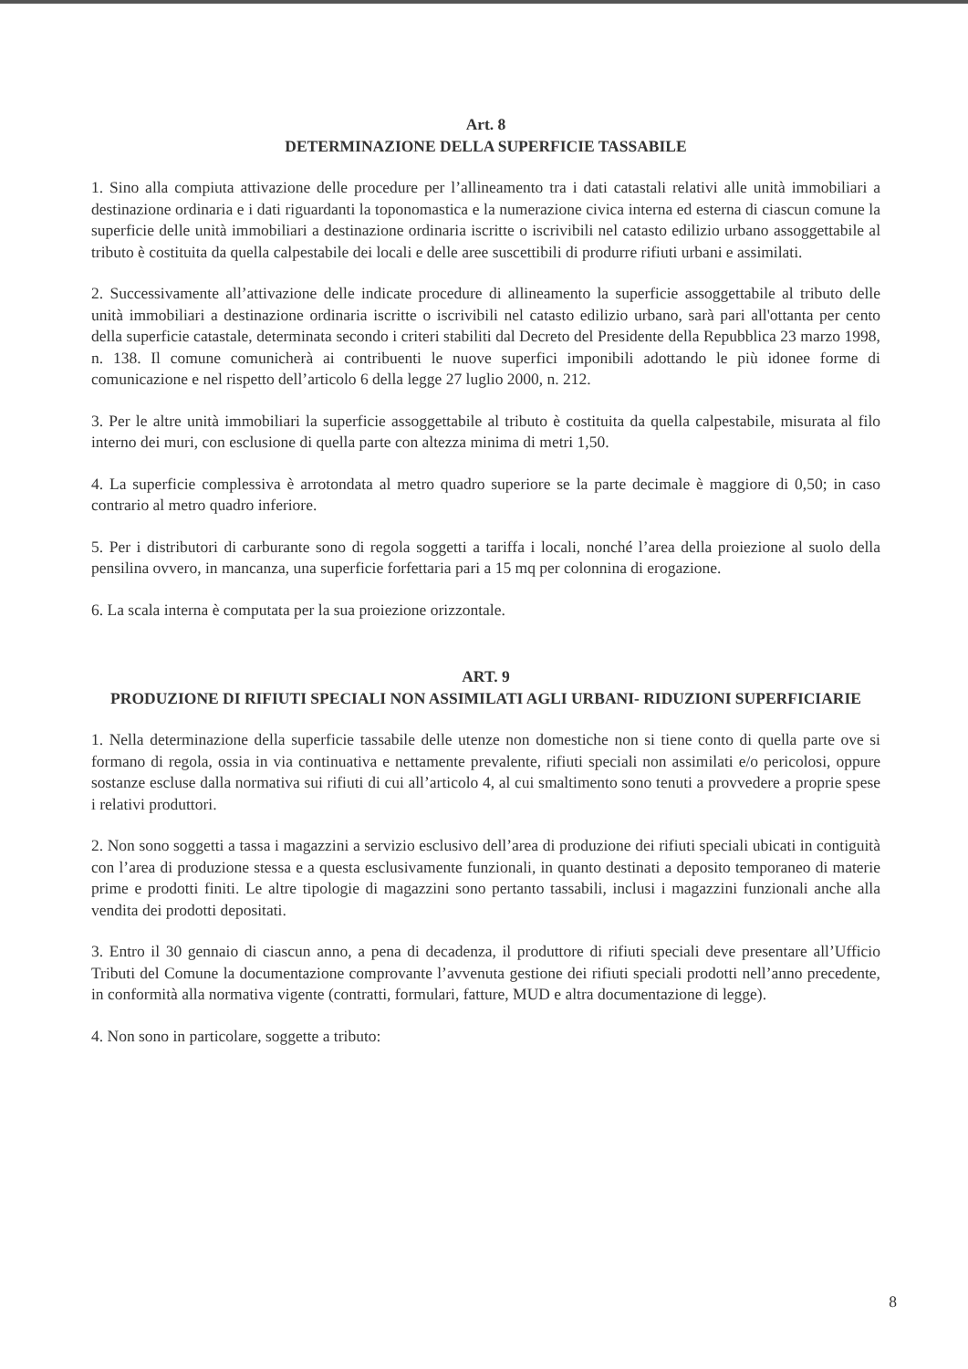Art. 8
DETERMINAZIONE DELLA SUPERFICIE TASSABILE
1. Sino alla compiuta attivazione delle procedure per l’allineamento tra i dati catastali relativi alle unità immobiliari a destinazione ordinaria e i dati riguardanti la toponomastica e la numerazione civica interna ed esterna di ciascun comune la superficie delle unità immobiliari a destinazione ordinaria iscritte o iscrivibili nel catasto edilizio urbano assoggettabile al tributo è costituita da quella calpestabile dei locali e delle aree suscettibili di produrre rifiuti urbani e assimilati.
2. Successivamente all’attivazione delle indicate procedure di allineamento la superficie assoggettabile al tributo delle unità immobiliari a destinazione ordinaria iscritte o iscrivibili nel catasto edilizio urbano, sarà pari all'ottanta per cento della superficie catastale, determinata secondo i criteri stabiliti dal Decreto del Presidente della Repubblica 23 marzo 1998, n. 138. Il comune comunicherà ai contribuenti le nuove superfici imponibili adottando le più idonee forme di comunicazione e nel rispetto dell’articolo 6 della legge 27 luglio 2000, n. 212.
3. Per le altre unità immobiliari la superficie assoggettabile al tributo è costituita da quella calpestabile, misurata al filo interno dei muri, con esclusione di quella parte con altezza minima di metri 1,50.
4. La superficie complessiva è arrotondata al metro quadro superiore se la parte decimale è maggiore di 0,50; in caso contrario al metro quadro inferiore.
5. Per i distributori di carburante sono di regola soggetti a tariffa i locali, nonché l’area della proiezione al suolo della pensilina ovvero, in mancanza, una superficie forfettaria pari a 15 mq per colonnina di erogazione.
6. La scala interna è computata per la sua proiezione orizzontale.
ART. 9
PRODUZIONE DI RIFIUTI SPECIALI NON ASSIMILATI AGLI URBANI- RIDUZIONI SUPERFICIARIE
1. Nella determinazione della superficie tassabile delle utenze non domestiche non si tiene conto di quella parte ove si formano di regola, ossia in via continuativa e nettamente prevalente, rifiuti speciali non assimilati e/o pericolosi, oppure sostanze escluse dalla normativa sui rifiuti di cui all’articolo 4, al cui smaltimento sono tenuti a provvedere a proprie spese i relativi produttori.
2. Non sono soggetti a tassa i magazzini a servizio esclusivo dell’area di produzione dei rifiuti speciali ubicati in contiguità con l’area di produzione stessa e a questa esclusivamente funzionali, in quanto destinati a deposito temporaneo di materie prime e prodotti finiti. Le altre tipologie di magazzini sono pertanto tassabili, inclusi i magazzini funzionali anche alla vendita dei prodotti depositati.
3. Entro il 30 gennaio di ciascun anno, a pena di decadenza, il produttore di rifiuti speciali deve presentare all’Ufficio Tributi del Comune la documentazione comprovante l’avvenuta gestione dei rifiuti speciali prodotti nell’anno precedente, in conformità alla normativa vigente (contratti, formulari, fatture, MUD e altra documentazione di legge).
4. Non sono in particolare, soggette a tributo:
8